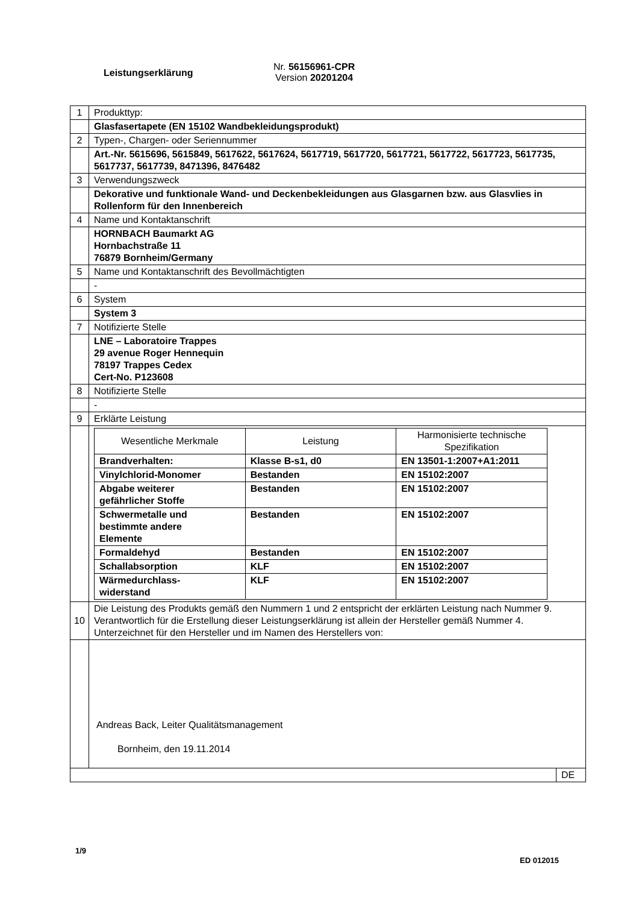Leistungserklärung
Nr. 56156961-CPR
Version 20201204
| 1 | Produkttyp: | |
| | Glasfasertapete (EN 15102 Wandbekleidungsprodukt) | |
| 2 | Typen-, Chargen- oder Seriennummer | |
| | Art.-Nr. 5615696, 5615849, 5617622, 5617624, 5617719, 5617720, 5617721, 5617722, 5617723, 5617735, 5617737, 5617739, 8471396, 8476482 | |
| 3 | Verwendungszweck | |
| | Dekorative und funktionale Wand- und Deckenbekleidungen aus Glasgarnen bzw. aus Glasvlies in Rollenform für den Innenbereich | |
| 4 | Name und Kontaktanschrift | |
| | HORNBACH Baumarkt AG Hornbachstraße 11 76879 Bornheim/Germany | |
| 5 | Name und Kontaktanschrift des Bevollmächtigten | |
| | - | |
| 6 | System | |
| | System 3 | |
| 7 | Notifizierte Stelle | |
| | LNE – Laboratoire Trappes 29 avenue Roger Hennequin 78197 Trappes Cedex Cert-No. P123608 | |
| 8 | Notifizierte Stelle | |
| | - | |
| 9 | Erklärte Leistung | |
| | / Wesentliche Merkmale / Leistung / Harmonisierte technische Spezifikation / / --- / --- / --- / / Brandverhalten: / Klasse B-s1, d0 / EN 13501-1:2007+A1:2011 / / Vinylchlorid-Monomer / Bestanden / EN 15102:2007 / / Abgabe weiterer gefährlicher Stoffe / Bestanden / EN 15102:2007 / / Schwermetalle und bestimmte andere Elemente / Bestanden / EN 15102:2007 / / Formaldehyd / Bestanden / EN 15102:2007 / / Schallabsorption / KLF / EN 15102:2007 / / Wärmedurchlass- widerstand / KLF / EN 15102:2007 / | |
| 10 | Die Leistung des Produkts gemäß den Nummern 1 und 2 entspricht der erklärten Leistung nach Nummer 9. Verantwortlich für die Erstellung dieser Leistungserklärung ist allein der Hersteller gemäß Nummer 4. Unterzeichnet für den Hersteller und im Namen des Herstellers von: | |
| | Andreas Back, Leiter Qualitätsmanagement Bornheim, den 19.11.2014 | |
| | | DE |
1/9
ED 012015